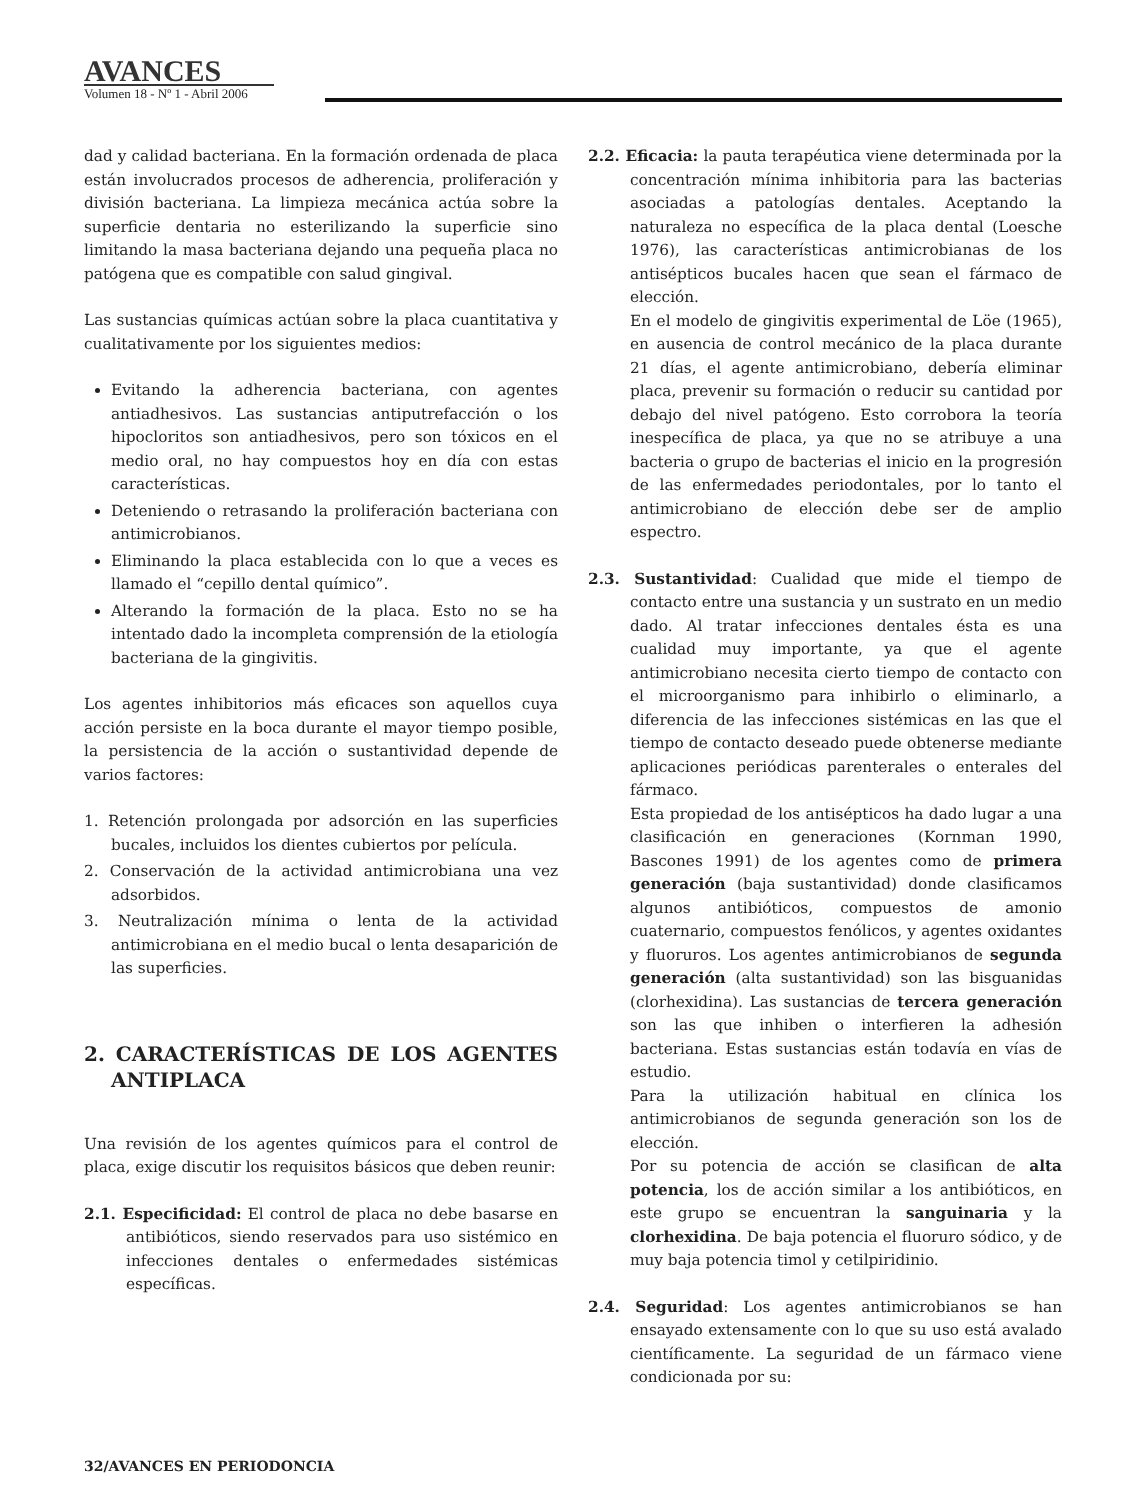AVANCES
Volumen 18 - Nº 1 - Abril 2006
dad y calidad bacteriana. En la formación ordenada de placa están involucrados procesos de adherencia, proliferación y división bacteriana. La limpieza mecánica actúa sobre la superficie dentaria no esterilizando la superficie sino limitando la masa bacteriana dejando una pequeña placa no patógena que es compatible con salud gingival.
Las sustancias químicas actúan sobre la placa cuantitativa y cualitativamente por los siguientes medios:
Evitando la adherencia bacteriana, con agentes antiadhesivos. Las sustancias antiputrefacción o los hipocloritos son antiadhesivos, pero son tóxicos en el medio oral, no hay compuestos hoy en día con estas características.
Deteniendo o retrasando la proliferación bacteriana con antimicrobianos.
Eliminando la placa establecida con lo que a veces es llamado el “cepillo dental químico”.
Alterando la formación de la placa. Esto no se ha intentado dado la incompleta comprensión de la etiología bacteriana de la gingivitis.
Los agentes inhibitorios más eficaces son aquellos cuya acción persiste en la boca durante el mayor tiempo posible, la persistencia de la acción o sustantividad depende de varios factores:
1. Retención prolongada por adsorción en las superficies bucales, incluidos los dientes cubiertos por película.
2. Conservación de la actividad antimicrobiana una vez adsorbidos.
3. Neutralización mínima o lenta de la actividad antimicrobiana en el medio bucal o lenta desaparición de las superficies.
2. CARACTERÍSTICAS DE LOS AGENTES ANTIPLACA
Una revisión de los agentes químicos para el control de placa, exige discutir los requisitos básicos que deben reunir:
2.1. Especificidad: El control de placa no debe basarse en antibióticos, siendo reservados para uso sistémico en infecciones dentales o enfermedades sistémicas específicas.
2.2. Eficacia: la pauta terapéutica viene determinada por la concentración mínima inhibitoria para las bacterias asociadas a patologías dentales. Aceptando la naturaleza no específica de la placa dental (Loesche 1976), las características antimicrobianas de los antisépticos bucales hacen que sean el fármaco de elección.
En el modelo de gingivitis experimental de Löe (1965), en ausencia de control mecánico de la placa durante 21 días, el agente antimicrobiano, debería eliminar placa, prevenir su formación o reducir su cantidad por debajo del nivel patógeno. Esto corrobora la teoría inespecífica de placa, ya que no se atribuye a una bacteria o grupo de bacterias el inicio en la progresión de las enfermedades periodontales, por lo tanto el antimicrobiano de elección debe ser de amplio espectro.
2.3. Sustantividad: Cualidad que mide el tiempo de contacto entre una sustancia y un sustrato en un medio dado. Al tratar infecciones dentales ésta es una cualidad muy importante, ya que el agente antimicrobiano necesita cierto tiempo de contacto con el microorganismo para inhibirlo o eliminarlo, a diferencia de las infecciones sistémicas en las que el tiempo de contacto deseado puede obtenerse mediante aplicaciones periódicas parenterales o enterales del fármaco.
Esta propiedad de los antisépticos ha dado lugar a una clasificación en generaciones (Kornman 1990, Bascones 1991) de los agentes como de primera generación (baja sustantividad) donde clasificamos algunos antibióticos, compuestos de amonio cuaternario, compuestos fenólicos, y agentes oxidantes y fluoruros. Los agentes antimicrobianos de segunda generación (alta sustantividad) son las bisguanidas (clorhexidina). Las sustancias de tercera generación son las que inhiben o interfieren la adhesión bacteriana. Estas sustancias están todavía en vías de estudio.
Para la utilización habitual en clínica los antimicrobianos de segunda generación son los de elección.
Por su potencia de acción se clasifican de alta potencia, los de acción similar a los antibióticos, en este grupo se encuentran la sanguinaria y la clorhexidina. De baja potencia el fluoruro sódico, y de muy baja potencia timol y cetilpiridinio.
2.4. Seguridad: Los agentes antimicrobianos se han ensayado extensamente con lo que su uso está avalado científicamente. La seguridad de un fármaco viene condicionada por su:
32/AVANCES EN PERIODONCIA